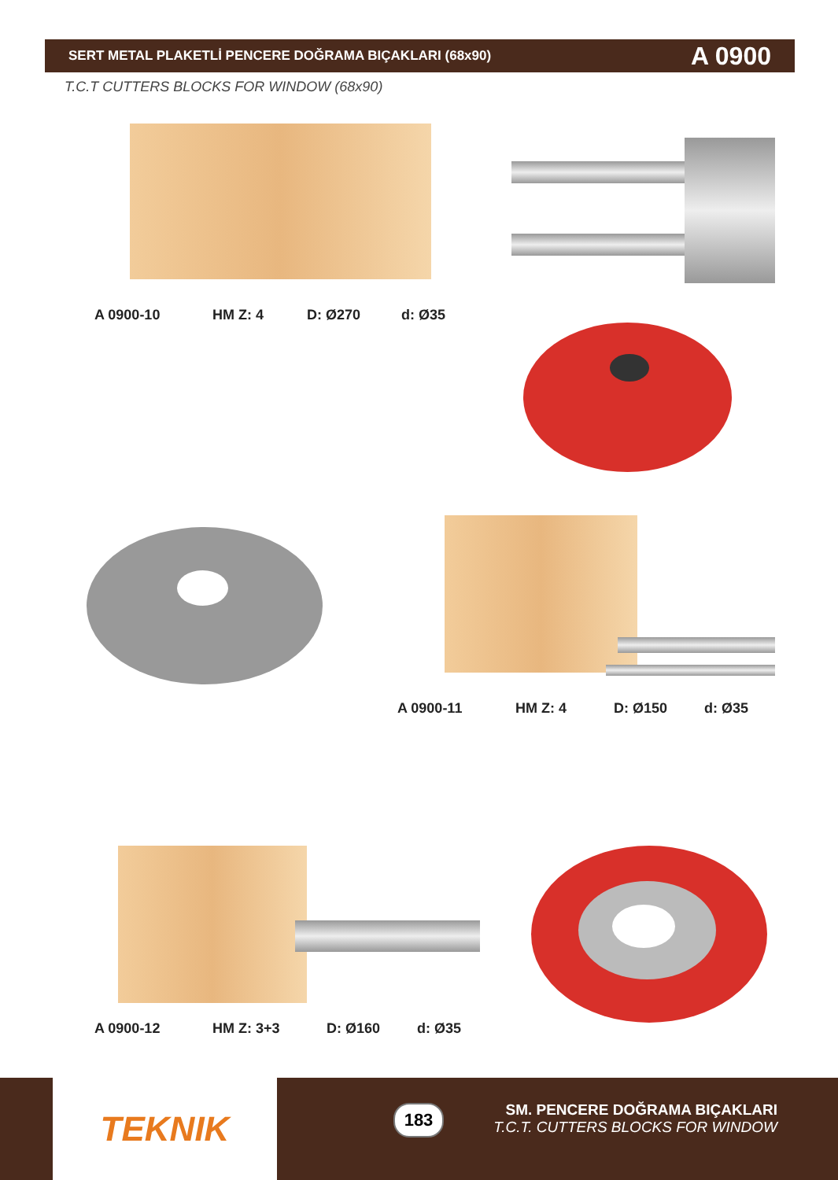SERT METAL PLAKETLİ PENCERE DOĞRAMA BIÇAKLARI (68x90) A 0900
T.C.T CUTTERS BLOCKS FOR WINDOW (68x90)
A 0900-10 HM Z: 4 D: Ø270 d: Ø35
A 0900-11 HM Z: 4 D: Ø150 d: Ø35
A 0900-12 HM Z: 3+3 D: Ø160 d: Ø35
TEKNIK 183
SM. PENCERE DOĞRAMA BIÇAKLARI
T.C.T. CUTTERS BLOCKS FOR WINDOW